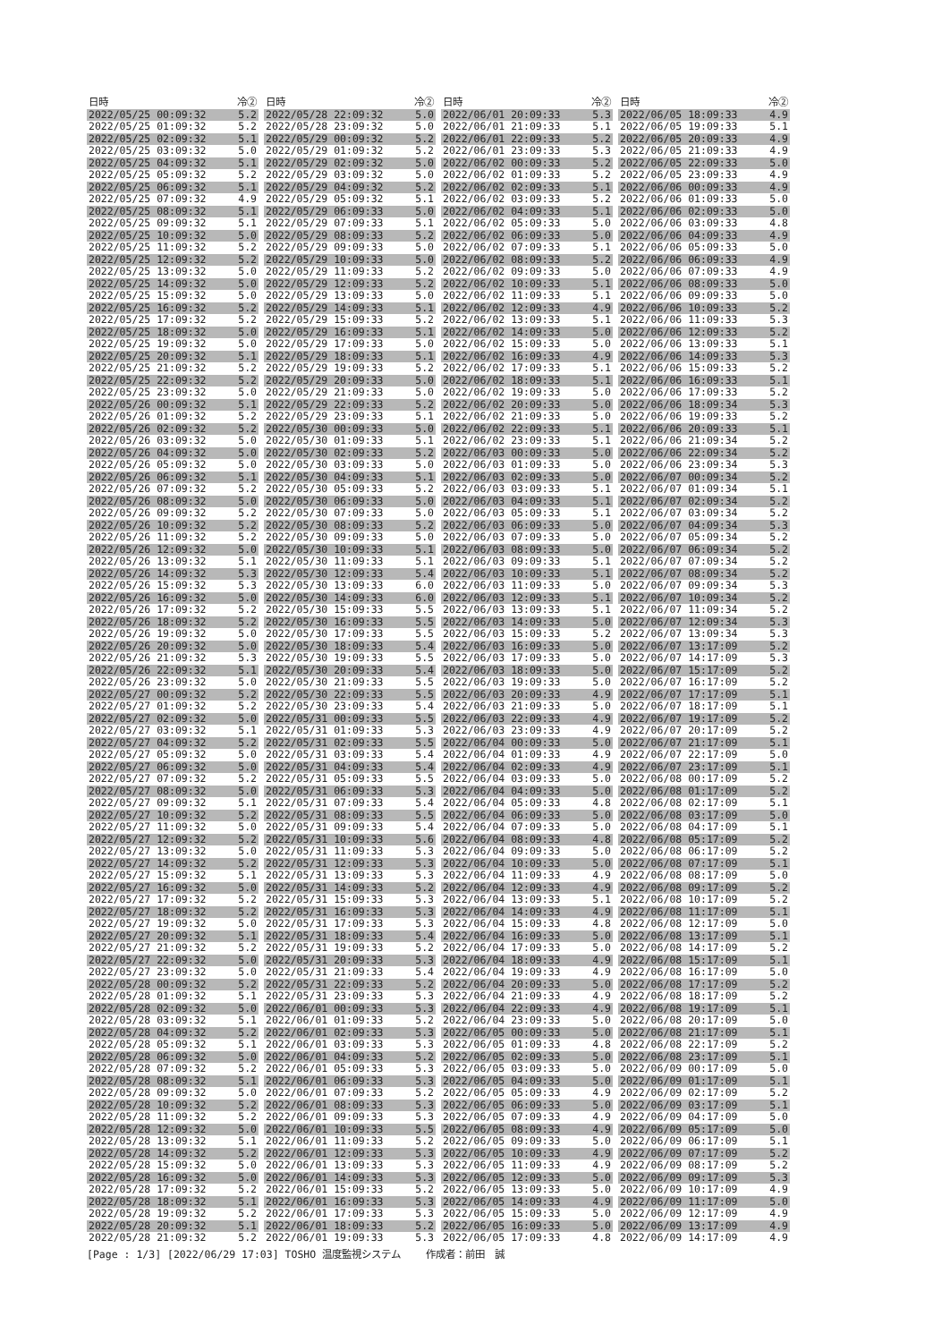| 日時 | 冷② |
| --- | --- |
| 2022/05/25 00:09:32 | 5.2 |
| 2022/05/25 01:09:32 | 5.2 |
| 2022/05/25 02:09:32 | 5.1 |
| 2022/05/25 03:09:32 | 5.0 |
| 2022/05/25 04:09:32 | 5.1 |
| 2022/05/25 05:09:32 | 5.2 |
| 2022/05/25 06:09:32 | 5.1 |
| 2022/05/25 07:09:32 | 4.9 |
| 2022/05/25 08:09:32 | 5.1 |
| 2022/05/25 09:09:32 | 5.1 |
| 2022/05/25 10:09:32 | 5.0 |
| 2022/05/25 11:09:32 | 5.2 |
| 2022/05/25 12:09:32 | 5.2 |
| 2022/05/25 13:09:32 | 5.0 |
| 2022/05/25 14:09:32 | 5.0 |
| 2022/05/25 15:09:32 | 5.0 |
| 2022/05/25 16:09:32 | 5.2 |
| 2022/05/25 17:09:32 | 5.2 |
| 2022/05/25 18:09:32 | 5.0 |
| 2022/05/25 19:09:32 | 5.0 |
| 2022/05/25 20:09:32 | 5.1 |
| 2022/05/25 21:09:32 | 5.2 |
| 2022/05/25 22:09:32 | 5.2 |
| 2022/05/25 23:09:32 | 5.0 |
| 2022/05/26 00:09:32 | 5.1 |
| 2022/05/26 01:09:32 | 5.2 |
| 2022/05/26 02:09:32 | 5.2 |
| 2022/05/26 03:09:32 | 5.0 |
| 2022/05/26 04:09:32 | 5.0 |
| 2022/05/26 05:09:32 | 5.0 |
| 2022/05/26 06:09:32 | 5.1 |
| 2022/05/26 07:09:32 | 5.2 |
| 2022/05/26 08:09:32 | 5.0 |
| 2022/05/26 09:09:32 | 5.2 |
| 2022/05/26 10:09:32 | 5.2 |
| 2022/05/26 11:09:32 | 5.2 |
| 2022/05/26 12:09:32 | 5.0 |
| 2022/05/26 13:09:32 | 5.1 |
| 2022/05/26 14:09:32 | 5.3 |
| 2022/05/26 15:09:32 | 5.3 |
| 2022/05/26 16:09:32 | 5.0 |
| 2022/05/26 17:09:32 | 5.2 |
| 2022/05/26 18:09:32 | 5.2 |
| 2022/05/26 19:09:32 | 5.0 |
| 2022/05/26 20:09:32 | 5.0 |
| 2022/05/26 21:09:32 | 5.3 |
| 2022/05/26 22:09:32 | 5.1 |
| 2022/05/26 23:09:32 | 5.0 |
| 2022/05/27 00:09:32 | 5.2 |
| 2022/05/27 01:09:32 | 5.2 |
| 2022/05/27 02:09:32 | 5.0 |
| 2022/05/27 03:09:32 | 5.1 |
| 2022/05/27 04:09:32 | 5.2 |
| 2022/05/27 05:09:32 | 5.0 |
| 2022/05/27 06:09:32 | 5.0 |
| 2022/05/27 07:09:32 | 5.2 |
| 2022/05/27 08:09:32 | 5.0 |
| 2022/05/27 09:09:32 | 5.1 |
| 2022/05/27 10:09:32 | 5.2 |
| 2022/05/27 11:09:32 | 5.0 |
| 2022/05/27 12:09:32 | 5.2 |
| 2022/05/27 13:09:32 | 5.0 |
| 2022/05/27 14:09:32 | 5.2 |
| 2022/05/27 15:09:32 | 5.1 |
| 2022/05/27 16:09:32 | 5.0 |
| 2022/05/27 17:09:32 | 5.2 |
| 2022/05/27 18:09:32 | 5.2 |
| 2022/05/27 19:09:32 | 5.0 |
| 2022/05/27 20:09:32 | 5.1 |
| 2022/05/27 21:09:32 | 5.2 |
| 2022/05/27 22:09:32 | 5.0 |
| 2022/05/27 23:09:32 | 5.0 |
| 2022/05/28 00:09:32 | 5.2 |
| 2022/05/28 01:09:32 | 5.1 |
| 2022/05/28 02:09:32 | 5.0 |
| 2022/05/28 03:09:32 | 5.1 |
| 2022/05/28 04:09:32 | 5.2 |
| 2022/05/28 05:09:32 | 5.1 |
| 2022/05/28 06:09:32 | 5.0 |
| 2022/05/28 07:09:32 | 5.2 |
| 2022/05/28 08:09:32 | 5.1 |
| 2022/05/28 09:09:32 | 5.0 |
| 2022/05/28 10:09:32 | 5.2 |
| 2022/05/28 11:09:32 | 5.2 |
| 2022/05/28 12:09:32 | 5.0 |
| 2022/05/28 13:09:32 | 5.1 |
| 2022/05/28 14:09:32 | 5.2 |
| 2022/05/28 15:09:32 | 5.0 |
| 2022/05/28 16:09:32 | 5.0 |
| 2022/05/28 17:09:32 | 5.2 |
| 2022/05/28 18:09:32 | 5.1 |
| 2022/05/28 19:09:32 | 5.2 |
| 2022/05/28 20:09:32 | 5.1 |
| 2022/05/28 21:09:32 | 5.2 |
| 日時 | 冷② |
| --- | --- |
| 2022/05/28 22:09:32 | 5.0 |
| 2022/05/28 23:09:32 | 5.0 |
| 2022/05/29 00:09:32 | 5.2 |
| 2022/05/29 01:09:32 | 5.2 |
| 2022/05/29 02:09:32 | 5.0 |
| 2022/05/29 03:09:32 | 5.0 |
| 2022/05/29 04:09:32 | 5.2 |
| 2022/05/29 05:09:32 | 5.1 |
| 2022/05/29 06:09:33 | 5.0 |
| 2022/05/29 07:09:33 | 5.1 |
| 2022/05/29 08:09:33 | 5.2 |
| 2022/05/29 09:09:33 | 5.0 |
| 2022/05/29 10:09:33 | 5.0 |
| 2022/05/29 11:09:33 | 5.2 |
| 2022/05/29 12:09:33 | 5.2 |
| 2022/05/29 13:09:33 | 5.0 |
| 2022/05/29 14:09:33 | 5.1 |
| 2022/05/29 15:09:33 | 5.2 |
| 2022/05/29 16:09:33 | 5.1 |
| 2022/05/29 17:09:33 | 5.0 |
| 2022/05/29 18:09:33 | 5.1 |
| 2022/05/29 19:09:33 | 5.2 |
| 2022/05/29 20:09:33 | 5.0 |
| 2022/05/29 21:09:33 | 5.0 |
| 2022/05/29 22:09:33 | 5.2 |
| 2022/05/29 23:09:33 | 5.1 |
| 2022/05/30 00:09:33 | 5.0 |
| 2022/05/30 01:09:33 | 5.1 |
| 2022/05/30 02:09:33 | 5.2 |
| 2022/05/30 03:09:33 | 5.0 |
| 2022/05/30 04:09:33 | 5.1 |
| 2022/05/30 05:09:33 | 5.2 |
| 2022/05/30 06:09:33 | 5.0 |
| 2022/05/30 07:09:33 | 5.0 |
| 2022/05/30 08:09:33 | 5.2 |
| 2022/05/30 09:09:33 | 5.0 |
| 2022/05/30 10:09:33 | 5.1 |
| 2022/05/30 11:09:33 | 5.1 |
| 2022/05/30 12:09:33 | 5.4 |
| 2022/05/30 13:09:33 | 6.0 |
| 2022/05/30 14:09:33 | 6.0 |
| 2022/05/30 15:09:33 | 5.5 |
| 2022/05/30 16:09:33 | 5.5 |
| 2022/05/30 17:09:33 | 5.5 |
| 2022/05/30 18:09:33 | 5.4 |
| 2022/05/30 19:09:33 | 5.5 |
| 2022/05/30 20:09:33 | 5.4 |
| 2022/05/30 21:09:33 | 5.5 |
| 2022/05/30 22:09:33 | 5.5 |
| 2022/05/30 23:09:33 | 5.4 |
| 2022/05/31 00:09:33 | 5.5 |
| 2022/05/31 01:09:33 | 5.3 |
| 2022/05/31 02:09:33 | 5.5 |
| 2022/05/31 03:09:33 | 5.4 |
| 2022/05/31 04:09:33 | 5.4 |
| 2022/05/31 05:09:33 | 5.5 |
| 2022/05/31 06:09:33 | 5.3 |
| 2022/05/31 07:09:33 | 5.4 |
| 2022/05/31 08:09:33 | 5.5 |
| 2022/05/31 09:09:33 | 5.4 |
| 2022/05/31 10:09:33 | 5.6 |
| 2022/05/31 11:09:33 | 5.3 |
| 2022/05/31 12:09:33 | 5.3 |
| 2022/05/31 13:09:33 | 5.3 |
| 2022/05/31 14:09:33 | 5.2 |
| 2022/05/31 15:09:33 | 5.3 |
| 2022/05/31 16:09:33 | 5.3 |
| 2022/05/31 17:09:33 | 5.3 |
| 2022/05/31 18:09:33 | 5.4 |
| 2022/05/31 19:09:33 | 5.2 |
| 2022/05/31 20:09:33 | 5.3 |
| 2022/05/31 21:09:33 | 5.4 |
| 2022/05/31 22:09:33 | 5.2 |
| 2022/05/31 23:09:33 | 5.3 |
| 2022/06/01 00:09:33 | 5.3 |
| 2022/06/01 01:09:33 | 5.2 |
| 2022/06/01 02:09:33 | 5.3 |
| 2022/06/01 03:09:33 | 5.3 |
| 2022/06/01 04:09:33 | 5.2 |
| 2022/06/01 05:09:33 | 5.3 |
| 2022/06/01 06:09:33 | 5.3 |
| 2022/06/01 07:09:33 | 5.2 |
| 2022/06/01 08:09:33 | 5.3 |
| 2022/06/01 09:09:33 | 5.3 |
| 2022/06/01 10:09:33 | 5.5 |
| 2022/06/01 11:09:33 | 5.2 |
| 2022/06/01 12:09:33 | 5.3 |
| 2022/06/01 13:09:33 | 5.3 |
| 2022/06/01 14:09:33 | 5.3 |
| 2022/06/01 15:09:33 | 5.2 |
| 2022/06/01 16:09:33 | 5.3 |
| 2022/06/01 17:09:33 | 5.3 |
| 2022/06/01 18:09:33 | 5.2 |
| 2022/06/01 19:09:33 | 5.3 |
| 日時 | 冷② |
| --- | --- |
| 2022/06/01 20:09:33 | 5.3 |
| 2022/06/01 21:09:33 | 5.1 |
| 2022/06/01 22:09:33 | 5.2 |
| 2022/06/01 23:09:33 | 5.3 |
| 2022/06/02 00:09:33 | 5.2 |
| 2022/06/02 01:09:33 | 5.2 |
| 2022/06/02 02:09:33 | 5.1 |
| 2022/06/02 03:09:33 | 5.2 |
| 2022/06/02 04:09:33 | 5.1 |
| 2022/06/02 05:09:33 | 5.0 |
| 2022/06/02 06:09:33 | 5.0 |
| 2022/06/02 07:09:33 | 5.1 |
| 2022/06/02 08:09:33 | 5.2 |
| 2022/06/02 09:09:33 | 5.0 |
| 2022/06/02 10:09:33 | 5.1 |
| 2022/06/02 11:09:33 | 5.1 |
| 2022/06/02 12:09:33 | 4.9 |
| 2022/06/02 13:09:33 | 5.1 |
| 2022/06/02 14:09:33 | 5.0 |
| 2022/06/02 15:09:33 | 5.0 |
| 2022/06/02 16:09:33 | 4.9 |
| 2022/06/02 17:09:33 | 5.1 |
| 2022/06/02 18:09:33 | 5.1 |
| 2022/06/02 19:09:33 | 5.0 |
| 2022/06/02 20:09:33 | 5.0 |
| 2022/06/02 21:09:33 | 5.0 |
| 2022/06/02 22:09:33 | 5.1 |
| 2022/06/02 23:09:33 | 5.1 |
| 2022/06/03 00:09:33 | 5.0 |
| 2022/06/03 01:09:33 | 5.0 |
| 2022/06/03 02:09:33 | 5.0 |
| 2022/06/03 03:09:33 | 5.1 |
| 2022/06/03 04:09:33 | 5.1 |
| 2022/06/03 05:09:33 | 5.1 |
| 2022/06/03 06:09:33 | 5.0 |
| 2022/06/03 07:09:33 | 5.0 |
| 2022/06/03 08:09:33 | 5.0 |
| 2022/06/03 09:09:33 | 5.1 |
| 2022/06/03 10:09:33 | 5.1 |
| 2022/06/03 11:09:33 | 5.0 |
| 2022/06/03 12:09:33 | 5.1 |
| 2022/06/03 13:09:33 | 5.1 |
| 2022/06/03 14:09:33 | 5.0 |
| 2022/06/03 15:09:33 | 5.2 |
| 2022/06/03 16:09:33 | 5.0 |
| 2022/06/03 17:09:33 | 5.0 |
| 2022/06/03 18:09:33 | 5.0 |
| 2022/06/03 19:09:33 | 5.0 |
| 2022/06/03 20:09:33 | 4.9 |
| 2022/06/03 21:09:33 | 5.0 |
| 2022/06/03 22:09:33 | 4.9 |
| 2022/06/03 23:09:33 | 4.9 |
| 2022/06/04 00:09:33 | 5.0 |
| 2022/06/04 01:09:33 | 4.9 |
| 2022/06/04 02:09:33 | 4.9 |
| 2022/06/04 03:09:33 | 5.0 |
| 2022/06/04 04:09:33 | 5.0 |
| 2022/06/04 05:09:33 | 4.8 |
| 2022/06/04 06:09:33 | 5.0 |
| 2022/06/04 07:09:33 | 5.0 |
| 2022/06/04 08:09:33 | 4.8 |
| 2022/06/04 09:09:33 | 5.0 |
| 2022/06/04 10:09:33 | 5.0 |
| 2022/06/04 11:09:33 | 4.9 |
| 2022/06/04 12:09:33 | 4.9 |
| 2022/06/04 13:09:33 | 5.1 |
| 2022/06/04 14:09:33 | 4.9 |
| 2022/06/04 15:09:33 | 4.8 |
| 2022/06/04 16:09:33 | 5.0 |
| 2022/06/04 17:09:33 | 5.0 |
| 2022/06/04 18:09:33 | 4.9 |
| 2022/06/04 19:09:33 | 4.9 |
| 2022/06/04 20:09:33 | 5.0 |
| 2022/06/04 21:09:33 | 4.9 |
| 2022/06/04 22:09:33 | 4.9 |
| 2022/06/04 23:09:33 | 5.0 |
| 2022/06/05 00:09:33 | 5.0 |
| 2022/06/05 01:09:33 | 4.8 |
| 2022/06/05 02:09:33 | 5.0 |
| 2022/06/05 03:09:33 | 5.0 |
| 2022/06/05 04:09:33 | 5.0 |
| 2022/06/05 05:09:33 | 4.9 |
| 2022/06/05 06:09:33 | 5.0 |
| 2022/06/05 07:09:33 | 4.9 |
| 2022/06/05 08:09:33 | 4.9 |
| 2022/06/05 09:09:33 | 5.0 |
| 2022/06/05 10:09:33 | 4.9 |
| 2022/06/05 11:09:33 | 4.9 |
| 2022/06/05 12:09:33 | 5.0 |
| 2022/06/05 13:09:33 | 5.0 |
| 2022/06/05 14:09:33 | 4.9 |
| 2022/06/05 15:09:33 | 5.0 |
| 2022/06/05 16:09:33 | 5.0 |
| 2022/06/05 17:09:33 | 4.8 |
| 日時 | 冷② |
| --- | --- |
| 2022/06/05 18:09:33 | 4.9 |
| 2022/06/05 19:09:33 | 5.1 |
| 2022/06/05 20:09:33 | 4.9 |
| 2022/06/05 21:09:33 | 4.9 |
| 2022/06/05 22:09:33 | 5.0 |
| 2022/06/05 23:09:33 | 4.9 |
| 2022/06/06 00:09:33 | 4.9 |
| 2022/06/06 01:09:33 | 5.0 |
| 2022/06/06 02:09:33 | 5.0 |
| 2022/06/06 03:09:33 | 4.8 |
| 2022/06/06 04:09:33 | 4.9 |
| 2022/06/06 05:09:33 | 5.0 |
| 2022/06/06 06:09:33 | 4.9 |
| 2022/06/06 07:09:33 | 4.9 |
| 2022/06/06 08:09:33 | 5.0 |
| 2022/06/06 09:09:33 | 5.0 |
| 2022/06/06 10:09:33 | 5.2 |
| 2022/06/06 11:09:33 | 5.3 |
| 2022/06/06 12:09:33 | 5.2 |
| 2022/06/06 13:09:33 | 5.1 |
| 2022/06/06 14:09:33 | 5.3 |
| 2022/06/06 15:09:33 | 5.2 |
| 2022/06/06 16:09:33 | 5.1 |
| 2022/06/06 17:09:33 | 5.2 |
| 2022/06/06 18:09:34 | 5.3 |
| 2022/06/06 19:09:33 | 5.2 |
| 2022/06/06 20:09:33 | 5.1 |
| 2022/06/06 21:09:34 | 5.2 |
| 2022/06/06 22:09:34 | 5.2 |
| 2022/06/06 23:09:34 | 5.3 |
| 2022/06/07 00:09:34 | 5.2 |
| 2022/06/07 01:09:34 | 5.1 |
| 2022/06/07 02:09:34 | 5.2 |
| 2022/06/07 03:09:34 | 5.2 |
| 2022/06/07 04:09:34 | 5.3 |
| 2022/06/07 05:09:34 | 5.2 |
| 2022/06/07 06:09:34 | 5.2 |
| 2022/06/07 07:09:34 | 5.2 |
| 2022/06/07 08:09:34 | 5.2 |
| 2022/06/07 09:09:34 | 5.3 |
| 2022/06/07 10:09:34 | 5.2 |
| 2022/06/07 11:09:34 | 5.2 |
| 2022/06/07 12:09:34 | 5.3 |
| 2022/06/07 13:09:34 | 5.3 |
| 2022/06/07 13:17:09 | 5.2 |
| 2022/06/07 14:17:09 | 5.3 |
| 2022/06/07 15:17:09 | 5.2 |
| 2022/06/07 16:17:09 | 5.2 |
| 2022/06/07 17:17:09 | 5.1 |
| 2022/06/07 18:17:09 | 5.1 |
| 2022/06/07 19:17:09 | 5.2 |
| 2022/06/07 20:17:09 | 5.2 |
| 2022/06/07 21:17:09 | 5.1 |
| 2022/06/07 22:17:09 | 5.0 |
| 2022/06/07 23:17:09 | 5.1 |
| 2022/06/08 00:17:09 | 5.2 |
| 2022/06/08 01:17:09 | 5.2 |
| 2022/06/08 02:17:09 | 5.1 |
| 2022/06/08 03:17:09 | 5.0 |
| 2022/06/08 04:17:09 | 5.1 |
| 2022/06/08 05:17:09 | 5.2 |
| 2022/06/08 06:17:09 | 5.2 |
| 2022/06/08 07:17:09 | 5.1 |
| 2022/06/08 08:17:09 | 5.0 |
| 2022/06/08 09:17:09 | 5.2 |
| 2022/06/08 10:17:09 | 5.2 |
| 2022/06/08 11:17:09 | 5.1 |
| 2022/06/08 12:17:09 | 5.0 |
| 2022/06/08 13:17:09 | 5.1 |
| 2022/06/08 14:17:09 | 5.2 |
| 2022/06/08 15:17:09 | 5.1 |
| 2022/06/08 16:17:09 | 5.0 |
| 2022/06/08 17:17:09 | 5.2 |
| 2022/06/08 18:17:09 | 5.2 |
| 2022/06/08 19:17:09 | 5.1 |
| 2022/06/08 20:17:09 | 5.0 |
| 2022/06/08 21:17:09 | 5.1 |
| 2022/06/08 22:17:09 | 5.2 |
| 2022/06/08 23:17:09 | 5.1 |
| 2022/06/09 00:17:09 | 5.0 |
| 2022/06/09 01:17:09 | 5.1 |
| 2022/06/09 02:17:09 | 5.2 |
| 2022/06/09 03:17:09 | 5.1 |
| 2022/06/09 04:17:09 | 5.0 |
| 2022/06/09 05:17:09 | 5.0 |
| 2022/06/09 06:17:09 | 5.1 |
| 2022/06/09 07:17:09 | 5.2 |
| 2022/06/09 08:17:09 | 5.2 |
| 2022/06/09 09:17:09 | 5.3 |
| 2022/06/09 10:17:09 | 4.9 |
| 2022/06/09 11:17:09 | 5.0 |
| 2022/06/09 12:17:09 | 4.9 |
| 2022/06/09 13:17:09 | 4.9 |
| 2022/06/09 14:17:09 | 4.9 |
[Page : 1/3] [2022/06/29 17:03] TOSHO 温度監視システム 作成者：前田　誠